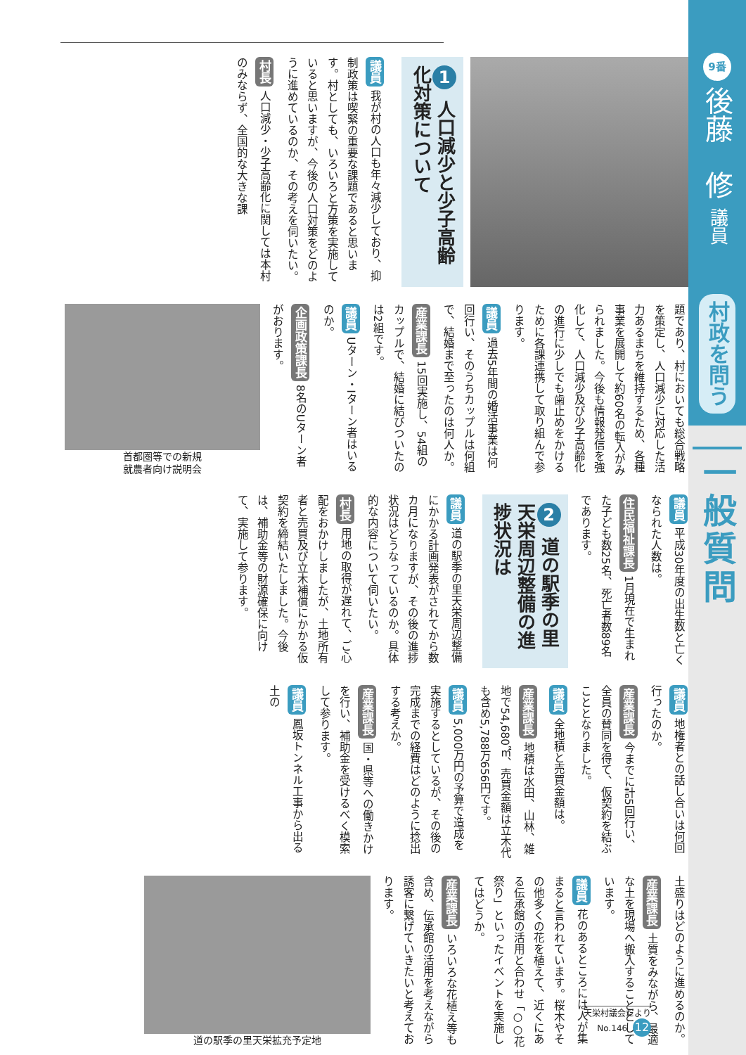9番
後藤　修 議員
村政を問う
一般質問
1 人口減少と少子高齢化対策について
議員 我が村の人口も年々減少しており、抑制政策は喫緊の重要な課題であると思います。村としても、いろいろと方策を実施していると思いますが、今後の人口対策をどのように進めているのか、その考えを伺いたい。
村長 人口減少・少子高齢化に関しては本村のみならず、全国的な大きな課
題であり、村においても総合戦略を策定し、人口減少に対応した活力あるまちを維持するため、各種事業を展開して約60名の転入がみられました。今後も情報発信を強化して、人口減少及び少子高齢化の進行に少しでも歯止めをかけるために各課連携して取り組んで参ります。
議員 過去5年間の婚活事業は何回行い、そのうちカップルは何組で、結婚まで至ったのは何人か。
産業課長 15回実施し、54組のカップルで、結婚に結びついたのは2組です。
議員 Uターン・Iターン者はいるのか。
企画政策課長 8名のUターン者がおります。
首都圏等での新規
就農者向け説明会
議員 平成30年度の出生数と亡くなられた人数は。
住民福祉課長 1月現在で生まれた子ども数25名、死亡者数89名であります。
2 道の駅季の里天栄周辺整備の進捗状況は
議員 道の駅季の里天栄周辺整備にかかる計画発表がされてから数カ月になりますが、その後の進捗状況はどうなっているのか。具体的な内容について伺いたい。
村長 用地の取得が遅れて、ご心配をおかけしましたが、土地所有者と売買及び立木補償にかかる仮契約を締結いたしました。今後は、補助金等の財源確保に向けて、実施して参ります。
議員 地権者との話し合いは何回行ったのか。
産業課長 今までに計5回行い、全員の賛同を得て、仮契約を結ぶこととなりました。
議員 全地積と売買金額は。
産業課長 地積は水田、山林、雑地で54,680㎡、売買金額は立木代も含め5,788万656円です。
議員 5,000万円の予算で造成を実施するとしているが、その後の完成までの経費はどのように捻出する考えか。
産業課長 国・県等への働きかけを行い、補助金を受けるべく模索して参ります。
議員 鳳坂トンネル工事から出る土の
土盛りはどのように進めるのか。
産業課長 土質をみながら、最適な土を現場へ搬入することとしています。
議員 花のあるところには人が集まると言われています。桜木やその他多くの花を植えて、近くにある伝承館の活用と合わせ「○○花祭り」といったイベントを実施してはどうか。
産業課長 いろいろな花植え等も含め、伝承館の活用を考えながら誘客に繋げていきたいと考えております。
道の駅季の里天栄拡充予定地
天栄村議会だより
No.146 12